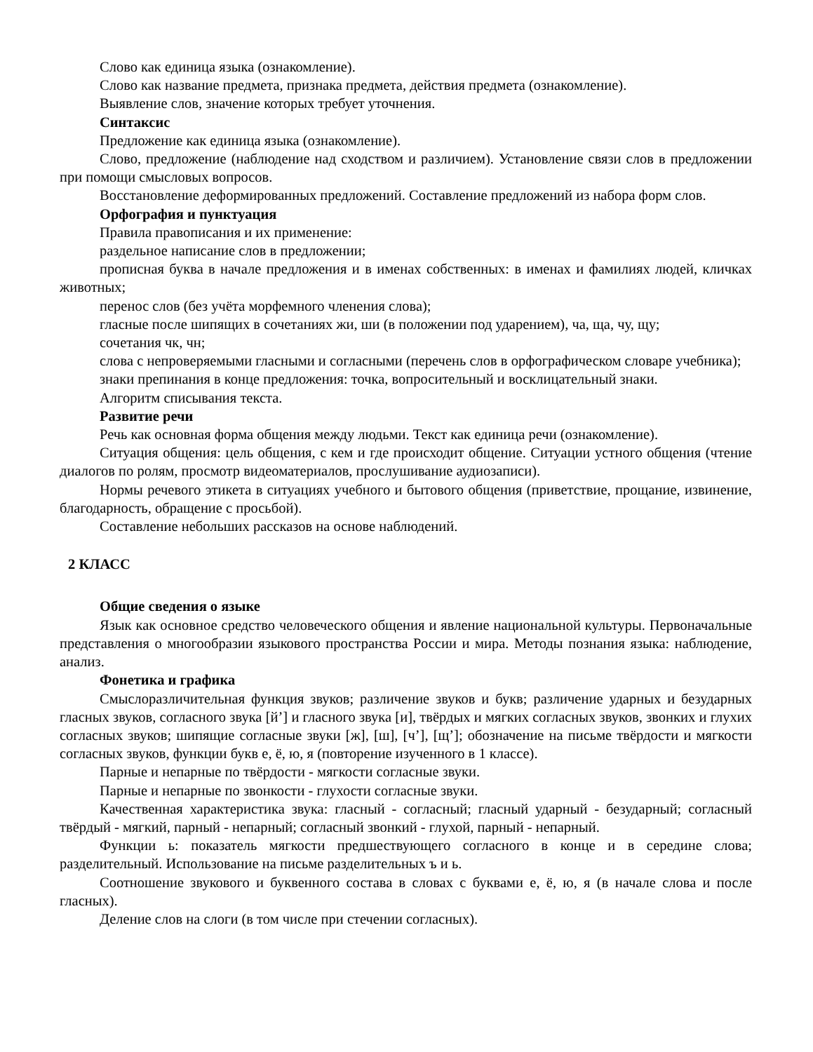Слово как единица языка (ознакомление).
Слово как название предмета, признака предмета, действия предмета (ознакомление).
Выявление слов, значение которых требует уточнения.
Синтаксис
Предложение как единица языка (ознакомление).
Слово, предложение (наблюдение над сходством и различием). Установление связи слов в предложении при помощи смысловых вопросов.
Восстановление деформированных предложений. Составление предложений из набора форм слов.
Орфография и пунктуация
Правила правописания и их применение:
раздельное написание слов в предложении;
прописная буква в начале предложения и в именах собственных: в именах и фамилиях людей, кличках животных;
перенос слов (без учёта морфемного членения слова);
гласные после шипящих в сочетаниях жи, ши (в положении под ударением), ча, ща, чу, щу;
сочетания чк, чн;
слова с непроверяемыми гласными и согласными (перечень слов в орфографическом словаре учебника);
знаки препинания в конце предложения: точка, вопросительный и восклицательный знаки.
Алгоритм списывания текста.
Развитие речи
Речь как основная форма общения между людьми. Текст как единица речи (ознакомление).
Ситуация общения: цель общения, с кем и где происходит общение. Ситуации устного общения (чтение диалогов по ролям, просмотр видеоматериалов, прослушивание аудиозаписи).
Нормы речевого этикета в ситуациях учебного и бытового общения (приветствие, прощание, извинение, благодарность, обращение с просьбой).
Составление небольших рассказов на основе наблюдений.
2 КЛАСС
Общие сведения о языке
Язык как основное средство человеческого общения и явление национальной культуры. Первоначальные представления о многообразии языкового пространства России и мира. Методы познания языка: наблюдение, анализ.
Фонетика и графика
Смыслоразличительная функция звуков; различение звуков и букв; различение ударных и безударных гласных звуков, согласного звука [й’] и гласного звука [и], твёрдых и мягких согласных звуков, звонких и глухих согласных звуков; шипящие согласные звуки [ж], [ш], [ч’], [щ’]; обозначение на письме твёрдости и мягкости согласных звуков, функции букв е, ё, ю, я (повторение изученного в 1 классе).
Парные и непарные по твёрдости - мягкости согласные звуки.
Парные и непарные по звонкости - глухости согласные звуки.
Качественная характеристика звука: гласный - согласный; гласный ударный - безударный; согласный твёрдый - мягкий, парный - непарный; согласный звонкий - глухой, парный - непарный.
Функции ь: показатель мягкости предшествующего согласного в конце и в середине слова; разделительный. Использование на письме разделительных ъ и ь.
Соотношение звукового и буквенного состава в словах с буквами е, ё, ю, я (в начале слова и после гласных).
Деление слов на слоги (в том числе при стечении согласных).